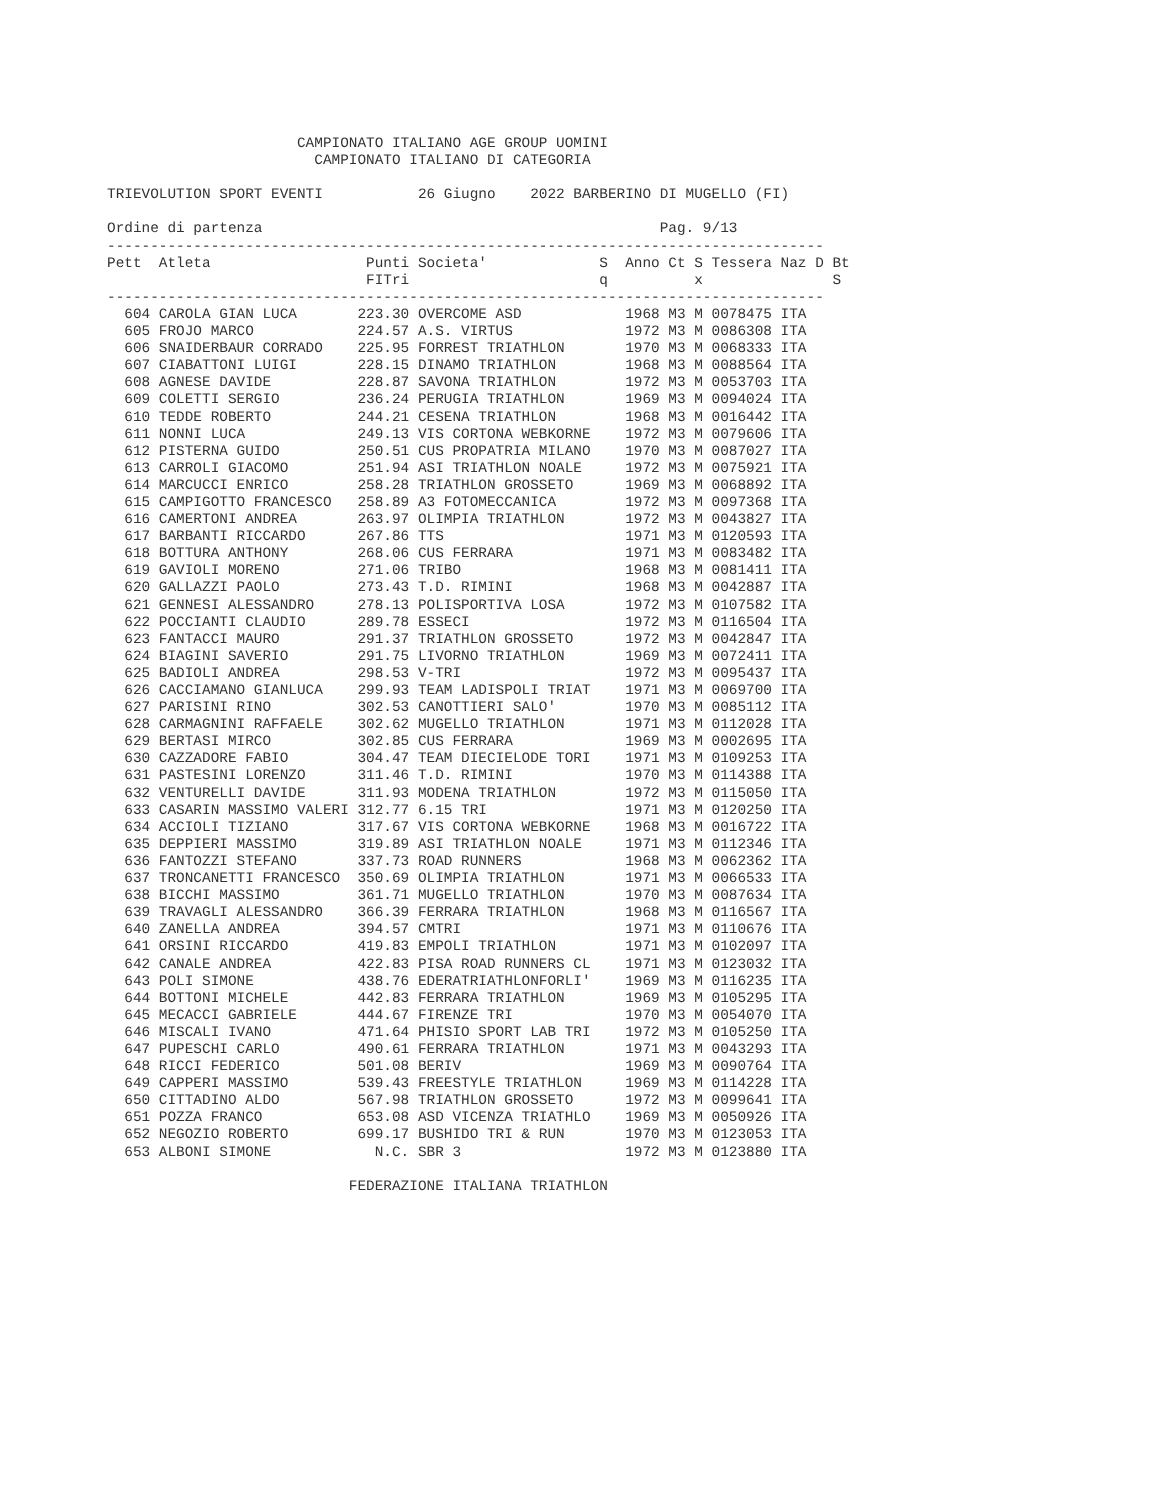CAMPIONATO ITALIANO AGE GROUP UOMINI
                        CAMPIONATO ITALIANO DI CATEGORIA

TRIEVOLUTION SPORT EVENTI           26 Giugno    2022 BARBERINO DI MUGELLO (FI)

Ordine di partenza                                              Pag. 9/13
-----------------------------------------------------------------------------------
Pett  Atleta                  Punti Societa'             S  Anno Ct S Tessera Naz D Bt
                              FITri                      q          x               S
-----------------------------------------------------------------------------------
  604 CAROLA GIAN LUCA       223.30 OVERCOME ASD            1968 M3 M 0078475 ITA
  605 FROJO MARCO            224.57 A.S. VIRTUS             1972 M3 M 0086308 ITA
  606 SNAIDERBAUR CORRADO    225.95 FORREST TRIATHLON       1970 M3 M 0068333 ITA
  607 CIABATTONI LUIGI       228.15 DINAMO TRIATHLON        1968 M3 M 0088564 ITA
  608 AGNESE DAVIDE          228.87 SAVONA TRIATHLON        1972 M3 M 0053703 ITA
  609 COLETTI SERGIO         236.24 PERUGIA TRIATHLON       1969 M3 M 0094024 ITA
  610 TEDDE ROBERTO          244.21 CESENA TRIATHLON        1968 M3 M 0016442 ITA
  611 NONNI LUCA             249.13 VIS CORTONA WEBKORNE    1972 M3 M 0079606 ITA
  612 PISTERNA GUIDO         250.51 CUS PROPATRIA MILANO    1970 M3 M 0087027 ITA
  613 CARROLI GIACOMO        251.94 ASI TRIATHLON NOALE     1972 M3 M 0075921 ITA
  614 MARCUCCI ENRICO        258.28 TRIATHLON GROSSETO      1969 M3 M 0068892 ITA
  615 CAMPIGOTTO FRANCESCO   258.89 A3 FOTOMECCANICA        1972 M3 M 0097368 ITA
  616 CAMERTONI ANDREA       263.97 OLIMPIA TRIATHLON       1972 M3 M 0043827 ITA
  617 BARBANTI RICCARDO      267.86 TTS                     1971 M3 M 0120593 ITA
  618 BOTTURA ANTHONY        268.06 CUS FERRARA             1971 M3 M 0083482 ITA
  619 GAVIOLI MORENO         271.06 TRIBO                   1968 M3 M 0081411 ITA
  620 GALLAZZI PAOLO         273.43 T.D. RIMINI             1968 M3 M 0042887 ITA
  621 GENNESI ALESSANDRO     278.13 POLISPORTIVA LOSA       1972 M3 M 0107582 ITA
  622 POCCIANTI CLAUDIO      289.78 ESSECI                  1972 M3 M 0116504 ITA
  623 FANTACCI MAURO         291.37 TRIATHLON GROSSETO      1972 M3 M 0042847 ITA
  624 BIAGINI SAVERIO        291.75 LIVORNO TRIATHLON       1969 M3 M 0072411 ITA
  625 BADIOLI ANDREA         298.53 V-TRI                   1972 M3 M 0095437 ITA
  626 CACCIAMANO GIANLUCA    299.93 TEAM LADISPOLI TRIAT    1971 M3 M 0069700 ITA
  627 PARISINI RINO          302.53 CANOTTIERI SALO'        1970 M3 M 0085112 ITA
  628 CARMAGNINI RAFFAELE    302.62 MUGELLO TRIATHLON       1971 M3 M 0112028 ITA
  629 BERTASI MIRCO          302.85 CUS FERRARA             1969 M3 M 0002695 ITA
  630 CAZZADORE FABIO        304.47 TEAM DIECIELODE TORI    1971 M3 M 0109253 ITA
  631 PASTESINI LORENZO      311.46 T.D. RIMINI             1970 M3 M 0114388 ITA
  632 VENTURELLI DAVIDE      311.93 MODENA TRIATHLON        1972 M3 M 0115050 ITA
  633 CASARIN MASSIMO VALERI 312.77 6.15 TRI                1971 M3 M 0120250 ITA
  634 ACCIOLI TIZIANO        317.67 VIS CORTONA WEBKORNE    1968 M3 M 0016722 ITA
  635 DEPPIERI MASSIMO       319.89 ASI TRIATHLON NOALE     1971 M3 M 0112346 ITA
  636 FANTOZZI STEFANO       337.73 ROAD RUNNERS            1968 M3 M 0062362 ITA
  637 TRONCANETTI FRANCESCO  350.69 OLIMPIA TRIATHLON       1971 M3 M 0066533 ITA
  638 BICCHI MASSIMO         361.71 MUGELLO TRIATHLON       1970 M3 M 0087634 ITA
  639 TRAVAGLI ALESSANDRO    366.39 FERRARA TRIATHLON       1968 M3 M 0116567 ITA
  640 ZANELLA ANDREA         394.57 CMTRI                   1971 M3 M 0110676 ITA
  641 ORSINI RICCARDO        419.83 EMPOLI TRIATHLON        1971 M3 M 0102097 ITA
  642 CANALE ANDREA          422.83 PISA ROAD RUNNERS CL    1971 M3 M 0123032 ITA
  643 POLI SIMONE            438.76 EDERATRIATHLONFORLI'    1969 M3 M 0116235 ITA
  644 BOTTONI MICHELE        442.83 FERRARA TRIATHLON       1969 M3 M 0105295 ITA
  645 MECACCI GABRIELE       444.67 FIRENZE TRI             1970 M3 M 0054070 ITA
  646 MISCALI IVANO          471.64 PHISIO SPORT LAB TRI    1972 M3 M 0105250 ITA
  647 PUPESCHI CARLO         490.61 FERRARA TRIATHLON       1971 M3 M 0043293 ITA
  648 RICCI FEDERICO         501.08 BERIV                   1969 M3 M 0090764 ITA
  649 CAPPERI MASSIMO        539.43 FREESTYLE TRIATHLON     1969 M3 M 0114228 ITA
  650 CITTADINO ALDO         567.98 TRIATHLON GROSSETO      1972 M3 M 0099641 ITA
  651 POZZA FRANCO           653.08 ASD VICENZA TRIATHLO    1969 M3 M 0050926 ITA
  652 NEGOZIO ROBERTO        699.17 BUSHIDO TRI & RUN       1970 M3 M 0123053 ITA
  653 ALBONI SIMONE            N.C. SBR 3                   1972 M3 M 0123880 ITA

                            FEDERAZIONE ITALIANA TRIATHLON